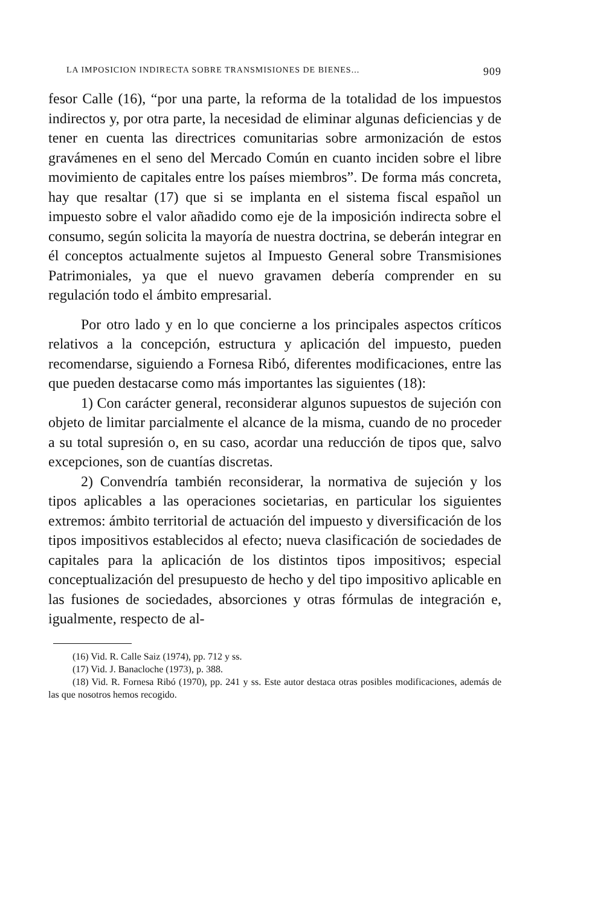LA IMPOSICION INDIRECTA SOBRE TRANSMISIONES DE BIENES... 909
fesor Calle (16), “por una parte, la reforma de la totalidad de los impuestos indirectos y, por otra parte, la necesidad de eliminar algunas deficiencias y de tener en cuenta las directrices comunitarias sobre armonización de estos gravámenes en el seno del Mercado Común en cuanto inciden sobre el libre movimiento de capitales entre los países miembros”. De forma más concreta, hay que resaltar (17) que si se implanta en el sistema fiscal español un impuesto sobre el valor añadido como eje de la imposición indirecta sobre el consumo, según solicita la mayoría de nuestra doctrina, se deberán integrar en él conceptos actualmente sujetos al Impuesto General sobre Transmisiones Patrimoniales, ya que el nuevo gravamen debería comprender en su regulación todo el ámbito empresarial.
Por otro lado y en lo que concierne a los principales aspectos críticos relativos a la concepción, estructura y aplicación del impuesto, pueden recomendarse, siguiendo a Fornesa Ribó, diferentes modificaciones, entre las que pueden destacarse como más importantes las siguientes (18):
1) Con carácter general, reconsiderar algunos supuestos de sujeción con objeto de limitar parcialmente el alcance de la misma, cuando de no proceder a su total supresión o, en su caso, acordar una reducción de tipos que, salvo excepciones, son de cuantías discretas.
2) Convendría también reconsiderar, la normativa de sujeción y los tipos aplicables a las operaciones societarias, en particular los siguientes extremos: ámbito territorial de actuación del impuesto y diversificación de los tipos impositivos establecidos al efecto; nueva clasificación de sociedades de capitales para la aplicación de los distintos tipos impositivos; especial conceptualización del presupuesto de hecho y del tipo impositivo aplicable en las fusiones de sociedades, absorciones y otras fórmulas de integración e, igualmente, respecto de al-
(16) Vid. R. Calle Saiz (1974), pp. 712 y ss.
(17) Vid. J. Banacloche (1973), p. 388.
(18) Vid. R. Fornesa Ribó (1970), pp. 241 y ss. Este autor destaca otras posibles modificaciones, además de las que nosotros hemos recogido.